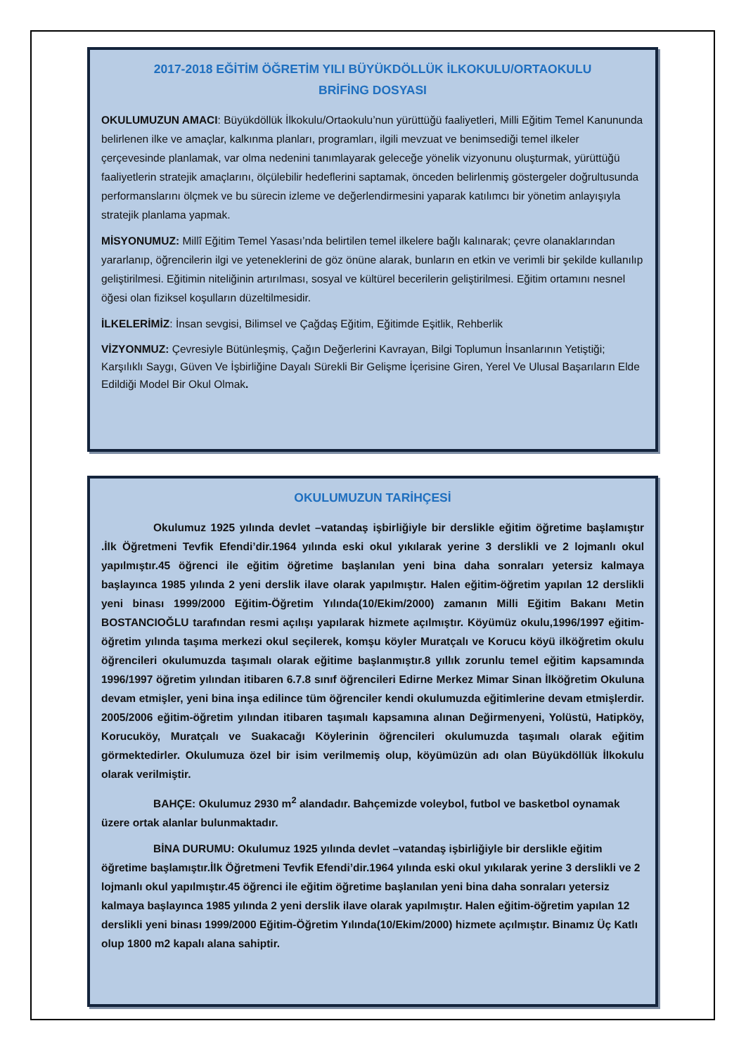2017-2018 EĞİTİM ÖĞRETİM YILI BÜYÜKDÖLLÜK İLKOKULU/ORTAOKULU
BRİFİNG DOSYASI
OKULUMUZUN AMACI: Büyükdöllük İlkokulu/Ortaokulu’nun yürüttüğü faaliyetleri, Milli Eğitim Temel Kanununda belirlenen ilke ve amaçlar, kalkınma planları, programları, ilgili mevzuat ve benimsediği temel ilkeler çerçevesinde planlamak, var olma nedenini tanımlayarak geleceğe yönelik vizyonunu oluşturmak, yürüttüğü faaliyetlerin stratejik amaçlarını, ölçülebilir hedeflerini saptamak, önceden belirlenmiş göstergeler doğrultusunda performanslarını ölçmek ve bu sürecin izleme ve değerlendirmesini yaparak katılımcı bir yönetim anlayışıyla stratejik planlama yapmak.
MİSYONUMUZ: Millî Eğitim Temel Yasası’nda belirtilen temel ilkelere bağlı kalınarak; çevre olanaklarından yararlanıp, öğrencilerin ilgi ve yeteneklerini de göz önüne alarak, bunların en etkin ve verimli bir şekilde kullanılıp geliştirilmesi. Eğitimin niteliğinin artırılması, sosyal ve kültürel becerilerin geliştirilmesi. Eğitim ortamını nesnel öğesi olan fiziksel koşulların düzeltilmesidir.
İLKELERİMİZ: İnsan sevgisi, Bilimsel ve Çağdaş Eğitim, Eğitimde Eşitlik, Rehberlik
VİZYONMUZ: Çevresiyle Bütünleşmiş, Çağın Değerlerini Kavrayan, Bilgi Toplumun İnsanlarının Yetiştiği; Karşılıklı Saygı, Güven Ve İşbirliğine Dayalı Sürekli Bir Gelişme İçerisine Giren, Yerel Ve Ulusal Başarıların Elde Edildiği Model Bir Okul Olmak.
OKULUMUZUN TARİHÇESİ
Okulumuz 1925 yılında devlet –vatandaş işbirliğiyle bir derslikle eğitim öğretime başlamıştır .İlk Öğretmeni Tevfik Efendi’dir.1964 yılında eski okul yıkılarak yerine 3 derslikli ve 2 lojmanlı okul yapılmıştır.45 öğrenci ile eğitim öğretime başlanılan yeni bina daha sonraları yetersiz kalmaya başlayınca 1985 yılında 2 yeni derslik ilave olarak yapılmıştır. Halen eğitim-öğretim yapılan 12 derslikli yeni binası 1999/2000 Eğitim-Öğretim Yılında(10/Ekim/2000) zamanın Milli Eğitim Bakanı Metin BOSTANCIOĞLU tarafından resmi açılışı yapılarak hizmete açılmıştır. Köyümüz okulu,1996/1997 eğitim-öğretim yılında taşıma merkezi okul seçilerek, komşu köyler Muratçalı ve Korucu köyü ilköğretim okulu öğrencileri okulumuzda taşımalı olarak eğitime başlanmıştır.8 yıllık zorunlu temel eğitim kapsamında 1996/1997 öğretim yılından itibaren 6.7.8 sınıf öğrencileri Edirne Merkez Mimar Sinan İlköğretim Okuluna devam etmişler, yeni bina inşa edilince tüm öğrenciler kendi okulumuzda eğitimlerine devam etmişlerdir. 2005/2006 eğitim-öğretim yılından itibaren taşımalı kapsamına alınan Değirmenyeni, Yolüstü, Hatipköy, Korucuköy, Muratçalı ve Suakacağı Köylerinin öğrencileri okulumuzda taşımalı olarak eğitim görmektedirler. Okulumuza özel bir isim verilmemiş olup, köyümüzün adı olan Büyükdöllük İlkokulu olarak verilmiştir.
BAHÇE: Okulumuz 2930 m<sup>2</sup> alandadır. Bahçemizde voleybol, futbol ve basketbol oynamak üzere ortak alanlar bulunmaktadır.
BİNA DURUMU: Okulumuz 1925 yılında devlet –vatandaş işbirliğiyle bir derslikle eğitim öğretime başlamıştır.İlk Öğretmeni Tevfik Efendi’dir.1964 yılında eski okul yıkılarak yerine 3 derslikli ve 2 lojmanlı okul yapılmıştır.45 öğrenci ile eğitim öğretime başlanılan yeni bina daha sonraları yetersiz kalmaya başlayınca 1985 yılında 2 yeni derslik ilave olarak yapılmıştır. Halen eğitim-öğretim yapılan 12 derslikli yeni binası 1999/2000 Eğitim-Öğretim Yılında(10/Ekim/2000) hizmete açılmıştır. Binamız Üç Katlı olup 1800 m2 kapalı alana sahiptir.